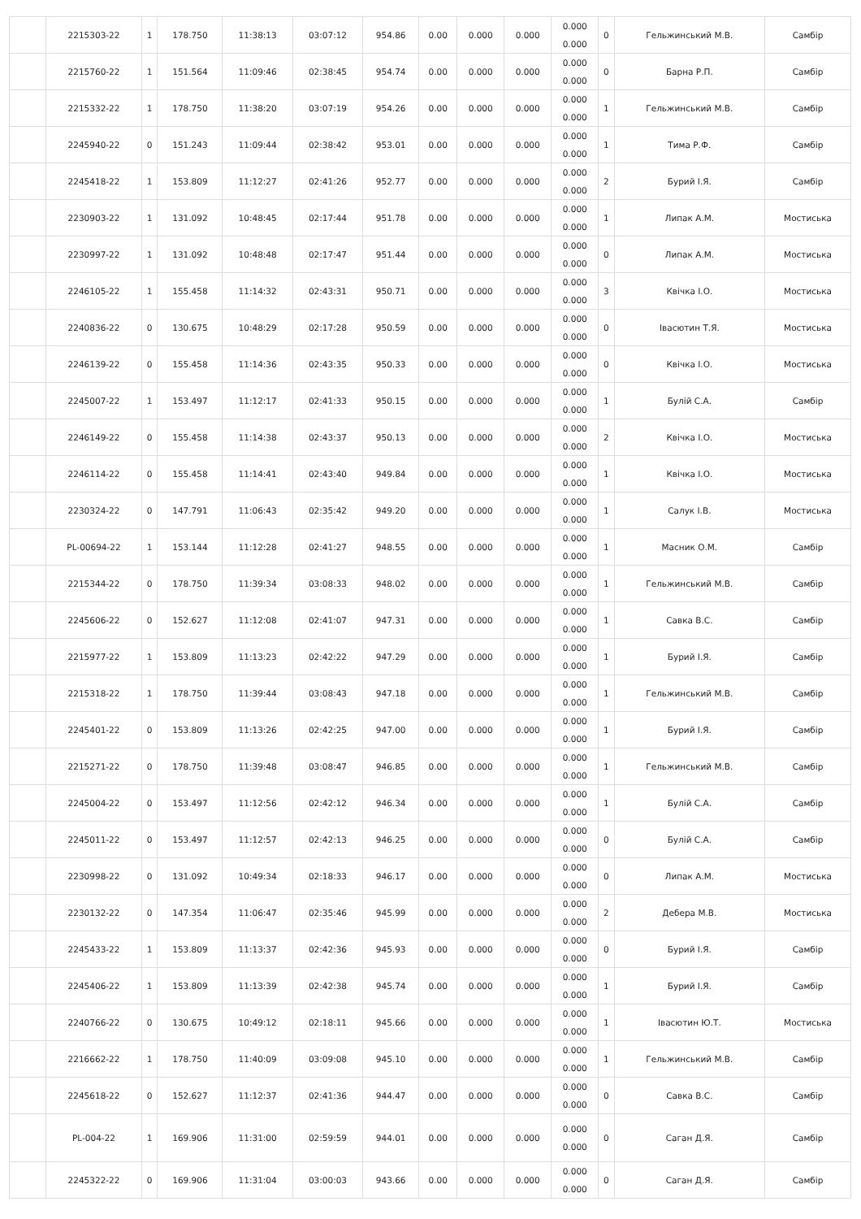| | 2215303-22 | 1 | 178.750 | 11:38:13 | 03:07:12 | 954.86 | 0.00 | 0.000 | 0.000 | 0.000 0.000 | 0 | Гельжинський М.В. | Самбір |
| | 2215760-22 | 1 | 151.564 | 11:09:46 | 02:38:45 | 954.74 | 0.00 | 0.000 | 0.000 | 0.000 0.000 | 0 | Барна Р.П. | Самбір |
| | 2215332-22 | 1 | 178.750 | 11:38:20 | 03:07:19 | 954.26 | 0.00 | 0.000 | 0.000 | 0.000 0.000 | 1 | Гельжинський М.В. | Самбір |
| | 2245940-22 | 0 | 151.243 | 11:09:44 | 02:38:42 | 953.01 | 0.00 | 0.000 | 0.000 | 0.000 0.000 | 1 | Тима Р.Ф. | Самбір |
| | 2245418-22 | 1 | 153.809 | 11:12:27 | 02:41:26 | 952.77 | 0.00 | 0.000 | 0.000 | 0.000 0.000 | 2 | Бурий І.Я. | Самбір |
| | 2230903-22 | 1 | 131.092 | 10:48:45 | 02:17:44 | 951.78 | 0.00 | 0.000 | 0.000 | 0.000 0.000 | 1 | Липак А.М. | Мостиська |
| | 2230997-22 | 1 | 131.092 | 10:48:48 | 02:17:47 | 951.44 | 0.00 | 0.000 | 0.000 | 0.000 0.000 | 0 | Липак А.М. | Мостиська |
| | 2246105-22 | 1 | 155.458 | 11:14:32 | 02:43:31 | 950.71 | 0.00 | 0.000 | 0.000 | 0.000 0.000 | 3 | Квічка І.О. | Мостиська |
| | 2240836-22 | 0 | 130.675 | 10:48:29 | 02:17:28 | 950.59 | 0.00 | 0.000 | 0.000 | 0.000 0.000 | 0 | Івасютин Т.Я. | Мостиська |
| | 2246139-22 | 0 | 155.458 | 11:14:36 | 02:43:35 | 950.33 | 0.00 | 0.000 | 0.000 | 0.000 0.000 | 0 | Квічка І.О. | Мостиська |
| | 2245007-22 | 1 | 153.497 | 11:12:17 | 02:41:33 | 950.15 | 0.00 | 0.000 | 0.000 | 0.000 0.000 | 1 | Булій С.А. | Самбір |
| | 2246149-22 | 0 | 155.458 | 11:14:38 | 02:43:37 | 950.13 | 0.00 | 0.000 | 0.000 | 0.000 0.000 | 2 | Квічка І.О. | Мостиська |
| | 2246114-22 | 0 | 155.458 | 11:14:41 | 02:43:40 | 949.84 | 0.00 | 0.000 | 0.000 | 0.000 0.000 | 1 | Квічка І.О. | Мостиська |
| | 2230324-22 | 0 | 147.791 | 11:06:43 | 02:35:42 | 949.20 | 0.00 | 0.000 | 0.000 | 0.000 0.000 | 1 | Салук І.В. | Мостиська |
| | PL-00694-22 | 1 | 153.144 | 11:12:28 | 02:41:27 | 948.55 | 0.00 | 0.000 | 0.000 | 0.000 0.000 | 1 | Масник О.М. | Самбір |
| | 2215344-22 | 0 | 178.750 | 11:39:34 | 03:08:33 | 948.02 | 0.00 | 0.000 | 0.000 | 0.000 0.000 | 1 | Гельжинський М.В. | Самбір |
| | 2245606-22 | 0 | 152.627 | 11:12:08 | 02:41:07 | 947.31 | 0.00 | 0.000 | 0.000 | 0.000 0.000 | 1 | Савка В.С. | Самбір |
| | 2215977-22 | 1 | 153.809 | 11:13:23 | 02:42:22 | 947.29 | 0.00 | 0.000 | 0.000 | 0.000 0.000 | 1 | Бурий І.Я. | Самбір |
| | 2215318-22 | 1 | 178.750 | 11:39:44 | 03:08:43 | 947.18 | 0.00 | 0.000 | 0.000 | 0.000 0.000 | 1 | Гельжинський М.В. | Самбір |
| | 2245401-22 | 0 | 153.809 | 11:13:26 | 02:42:25 | 947.00 | 0.00 | 0.000 | 0.000 | 0.000 0.000 | 1 | Бурий І.Я. | Самбір |
| | 2215271-22 | 0 | 178.750 | 11:39:48 | 03:08:47 | 946.85 | 0.00 | 0.000 | 0.000 | 0.000 0.000 | 1 | Гельжинський М.В. | Самбір |
| | 2245004-22 | 0 | 153.497 | 11:12:56 | 02:42:12 | 946.34 | 0.00 | 0.000 | 0.000 | 0.000 0.000 | 1 | Булій С.А. | Самбір |
| | 2245011-22 | 0 | 153.497 | 11:12:57 | 02:42:13 | 946.25 | 0.00 | 0.000 | 0.000 | 0.000 0.000 | 0 | Булій С.А. | Самбір |
| | 2230998-22 | 0 | 131.092 | 10:49:34 | 02:18:33 | 946.17 | 0.00 | 0.000 | 0.000 | 0.000 0.000 | 0 | Липак А.М. | Мостиська |
| | 2230132-22 | 0 | 147.354 | 11:06:47 | 02:35:46 | 945.99 | 0.00 | 0.000 | 0.000 | 0.000 0.000 | 2 | Дебера М.В. | Мостиська |
| | 2245433-22 | 1 | 153.809 | 11:13:37 | 02:42:36 | 945.93 | 0.00 | 0.000 | 0.000 | 0.000 0.000 | 0 | Бурий І.Я. | Самбір |
| | 2245406-22 | 1 | 153.809 | 11:13:39 | 02:42:38 | 945.74 | 0.00 | 0.000 | 0.000 | 0.000 0.000 | 1 | Бурий І.Я. | Самбір |
| | 2240766-22 | 0 | 130.675 | 10:49:12 | 02:18:11 | 945.66 | 0.00 | 0.000 | 0.000 | 0.000 0.000 | 1 | Івасютин Ю.Т. | Мостиська |
| | 2216662-22 | 1 | 178.750 | 11:40:09 | 03:09:08 | 945.10 | 0.00 | 0.000 | 0.000 | 0.000 0.000 | 1 | Гельжинський М.В. | Самбір |
| | 2245618-22 | 0 | 152.627 | 11:12:37 | 02:41:36 | 944.47 | 0.00 | 0.000 | 0.000 | 0.000 0.000 | 0 | Савка В.С. | Самбір |
| | PL-004-22 | 1 | 169.906 | 11:31:00 | 02:59:59 | 944.01 | 0.00 | 0.000 | 0.000 | 0.000 0.000 | 0 | Саган Д.Я. | Самбір |
| | 2245322-22 | 0 | 169.906 | 11:31:04 | 03:00:03 | 943.66 | 0.00 | 0.000 | 0.000 | 0.000 0.000 | 0 | Саган Д.Я. | Самбір |